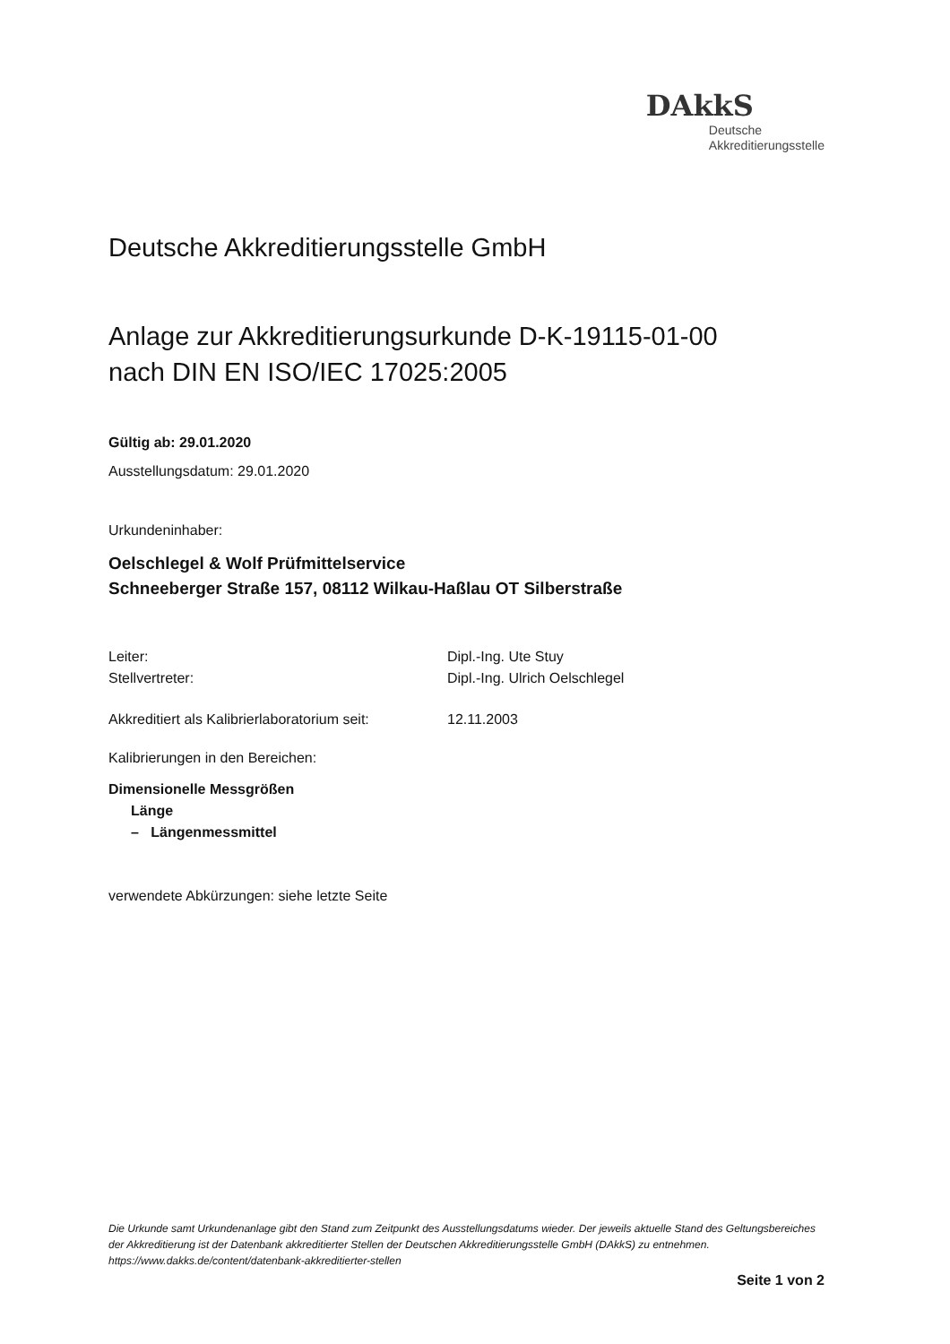DAkkS
Deutsche
Akkreditierungsstelle
Deutsche Akkreditierungsstelle GmbH
Anlage zur Akkreditierungsurkunde D-K-19115-01-00
nach DIN EN ISO/IEC 17025:2005
Gültig ab: 29.01.2020
Ausstellungsdatum: 29.01.2020
Urkundeninhaber:
Oelschlegel & Wolf Prüfmittelservice
Schneeberger Straße 157, 08112 Wilkau-Haßlau OT Silberstraße
Leiter:
Dipl.-Ing. Ute Stuy
Stellvertreter:
Dipl.-Ing. Ulrich Oelschlegel
Akkreditiert als Kalibrierlaboratorium seit:
12.11.2003
Kalibrierungen in den Bereichen:
Dimensionelle Messgrößen
Länge
– Längenmessmittel
verwendete Abkürzungen: siehe letzte Seite
Die Urkunde samt Urkundenanlage gibt den Stand zum Zeitpunkt des Ausstellungsdatums wieder. Der jeweils aktuelle Stand des Geltungsbereiches der Akkreditierung ist der Datenbank akkreditierter Stellen der Deutschen Akkreditierungsstelle GmbH (DAkkS) zu entnehmen. https://www.dakks.de/content/datenbank-akkreditierter-stellen
Seite 1 von 2